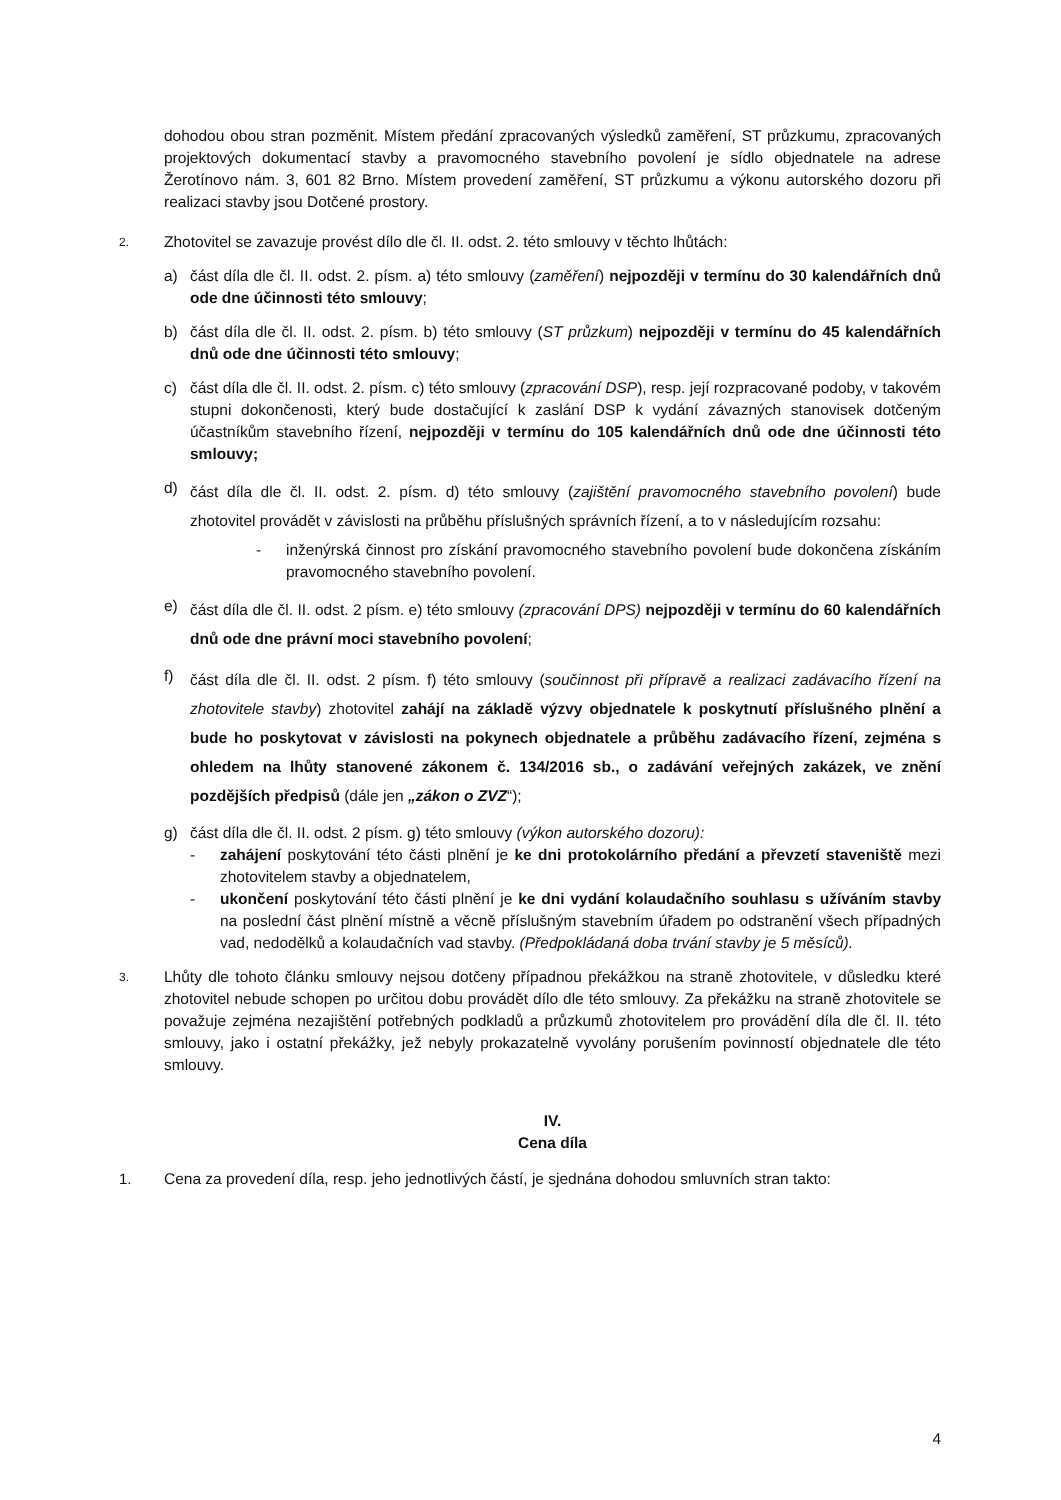dohodou obou stran pozměnit. Místem předání zpracovaných výsledků zaměření, ST průzkumu, zpracovaných projektových dokumentací stavby a pravomocného stavebního povolení je sídlo objednatele na adrese Žerotínovo nám. 3, 601 82 Brno. Místem provedení zaměření, ST průzkumu a výkonu autorského dozoru při realizaci stavby jsou Dotčené prostory.
2.
Zhotovitel se zavazuje provést dílo dle čl. II. odst. 2. této smlouvy v těchto lhůtách:
a) část díla dle čl. II. odst. 2. písm. a) této smlouvy (zaměření) nejpozději v termínu do 30 kalendářních dnů ode dne účinnosti této smlouvy;
b) část díla dle čl. II. odst. 2. písm. b) této smlouvy (ST průzkum) nejpozději v termínu do 45 kalendářních dnů ode dne účinnosti této smlouvy;
c) část díla dle čl. II. odst. 2. písm. c) této smlouvy (zpracování DSP), resp. její rozpracované podoby, v takovém stupni dokončenosti, který bude dostačující k zaslání DSP k vydání závazných stanovisek dotčeným účastníkům stavebního řízení, nejpozději v termínu do 105 kalendářních dnů ode dne účinnosti této smlouvy;
d)
část díla dle čl. II. odst. 2. písm. d) této smlouvy (zajištění pravomocného stavebního povolení) bude zhotovitel provádět v závislosti na průběhu příslušných správních řízení, a to v následujícím rozsahu:
- inženýrská činnost pro získání pravomocného stavebního povolení bude dokončena získáním pravomocného stavebního povolení.
e)
část díla dle čl. II. odst. 2 písm. e) této smlouvy (zpracování DPS) nejpozději v termínu do 60 kalendářních dnů ode dne právní moci stavebního povolení;
f)
část díla dle čl. II. odst. 2 písm. f) této smlouvy (součinnost při přípravě a realizaci zadávacího řízení na zhotovitele stavby) zhotovitel zahájí na základě výzvy objednatele k poskytnutí příslušného plnění a bude ho poskytovat v závislosti na pokynech objednatele a průběhu zadávacího řízení, zejména s ohledem na lhůty stanovené zákonem č. 134/2016 sb., o zadávání veřejných zakázek, ve znění pozdějších předpisů (dále jen „zákon o ZVZ“);
g) část díla dle čl. II. odst. 2 písm. g) této smlouvy (výkon autorského dozoru):
- zahájení poskytování této části plnění je ke dni protokolárního předání a převzetí staveniště mezi zhotovitelem stavby a objednatelem,
- ukončení poskytování této části plnění je ke dni vydání kolaudačního souhlasu s užíváním stavby na poslední část plnění místně a věcně příslušným stavebním úřadem po odstranění všech případných vad, nedodělků a kolaudačních vad stavby. (Předpokládaná doba trvání stavby je 5 měsíců).
3.
Lhůty dle tohoto článku smlouvy nejsou dotčeny případnou překážkou na straně zhotovitele, v důsledku které zhotovitel nebude schopen po určitou dobu provádět dílo dle této smlouvy. Za překážku na straně zhotovitele se považuje zejména nezajištění potřebných podkladů a průzkumů zhotovitelem pro provádění díla dle čl. II. této smlouvy, jako i ostatní překážky, jež nebyly prokazatelně vyvolány porušením povinností objednatele dle této smlouvy.
IV.
Cena díla
1. Cena za provedení díla, resp. jeho jednotlivých částí, je sjednána dohodou smluvních stran takto:
4